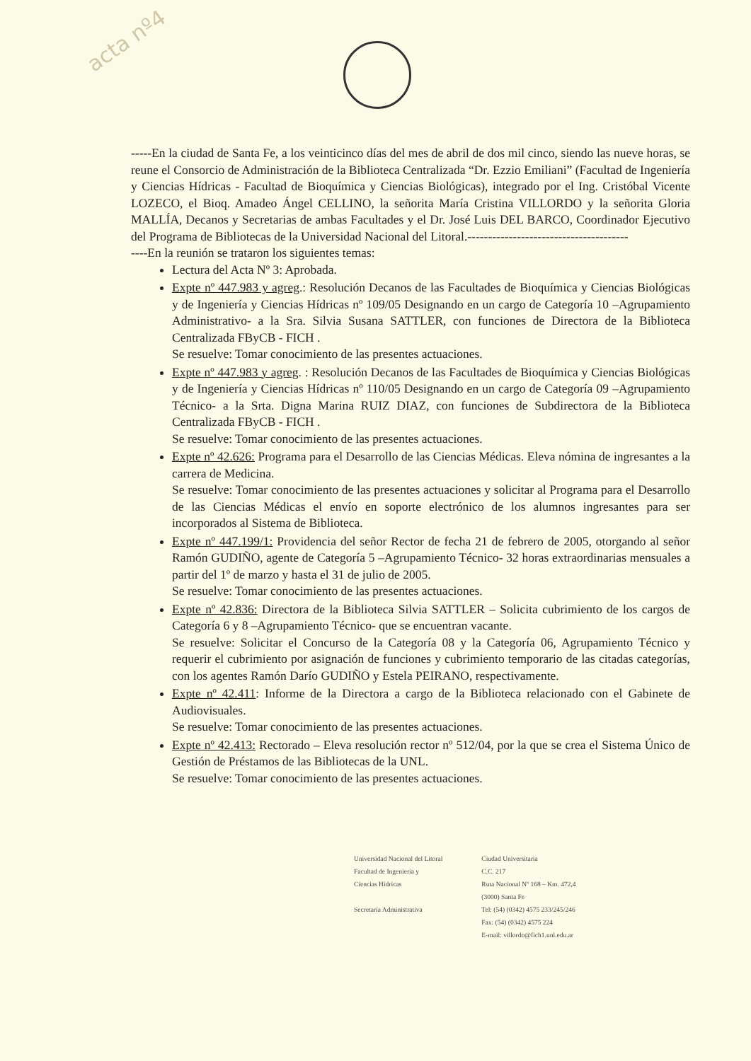acta nº4
-----En la ciudad de Santa Fe, a los veinticinco días del mes de abril de dos mil cinco, siendo las nueve horas, se reune el Consorcio de Administración de la Biblioteca Centralizada “Dr. Ezzio Emiliani” (Facultad de Ingeniería y Ciencias Hídricas - Facultad de Bioquímica y Ciencias Biológicas), integrado por el Ing. Cristóbal Vicente LOZECO, el Bioq. Amadeo Ángel CELLINO, la señorita María Cristina VILLORDO y la señorita Gloria MALLÍA, Decanos y Secretarias de ambas Facultades y el Dr. José Luis DEL BARCO, Coordinador Ejecutivo del Programa de Bibliotecas de la Universidad Nacional del Litoral.---------------------------------------
----En la reunión se trataron los siguientes temas:
Lectura del Acta Nº 3: Aprobada.
Expte nº 447.983 y agreg.: Resolución Decanos de las Facultades de Bioquímica y Ciencias Biológicas y de Ingeniería y Ciencias Hídricas nº 109/05 Designando en un cargo de Categoría 10 –Agrupamiento Administrativo- a la Sra. Silvia Susana SATTLER, con funciones de Directora de la Biblioteca Centralizada FByCB - FICH .
Se resuelve: Tomar conocimiento de las presentes actuaciones.
Expte nº 447.983 y agreg. : Resolución Decanos de las Facultades de Bioquímica y Ciencias Biológicas y de Ingeniería y Ciencias Hídricas nº 110/05 Designando en un cargo de Categoría 09 –Agrupamiento Técnico- a la Srta. Digna Marina RUIZ DIAZ, con funciones de Subdirectora de la Biblioteca Centralizada FByCB - FICH .
Se resuelve: Tomar conocimiento de las presentes actuaciones.
Expte nº 42.626: Programa para el Desarrollo de las Ciencias Médicas. Eleva nómina de ingresantes a la carrera de Medicina.
Se resuelve: Tomar conocimiento de las presentes actuaciones y solicitar al Programa para el Desarrollo de las Ciencias Médicas el envío en soporte electrónico de los alumnos ingresantes para ser incorporados al Sistema de Biblioteca.
Expte nº 447.199/1: Providencia del señor Rector de fecha 21 de febrero de 2005, otorgando al señor Ramón GUDIÑO, agente de Categoría 5 –Agrupamiento Técnico- 32 horas extraordinarias mensuales a partir del 1º de marzo y hasta el 31 de julio de 2005.
Se resuelve: Tomar conocimiento de las presentes actuaciones.
Expte nº 42.836: Directora de la Biblioteca Silvia SATTLER – Solicita cubrimiento de los cargos de Categoría 6 y 8 –Agrupamiento Técnico- que se encuentran vacante.
Se resuelve: Solicitar el Concurso de la Categoría 08 y la Categoría 06, Agrupamiento Técnico y requerir el cubrimiento por asignación de funciones y cubrimiento temporario de las citadas categorías, con los agentes Ramón Darío GUDIÑO y Estela PEIRANO, respectivamente.
Expte nº 42.411: Informe de la Directora a cargo de la Biblioteca relacionado con el Gabinete de Audiovisuales.
Se resuelve: Tomar conocimiento de las presentes actuaciones.
Expte nº 42.413: Rectorado – Eleva resolución rector nº 512/04, por la que se crea el Sistema Único de Gestión de Préstamos de las Bibliotecas de la UNL.
Se resuelve: Tomar conocimiento de las presentes actuaciones.
Universidad Nacional del Litoral
Facultad de Ingeniería y
Ciencias Hídricas
Secretaría Administrativa
Ciudad Universitaria
C.C. 217
Ruta Nacional Nº 168 – Km. 472,4
(3000) Santa Fe
Tel: (54) (0342) 4575 233/245/246
Fax: (54) (0342) 4575 224
E-mail: villordo@fich1.unl.edu.ar